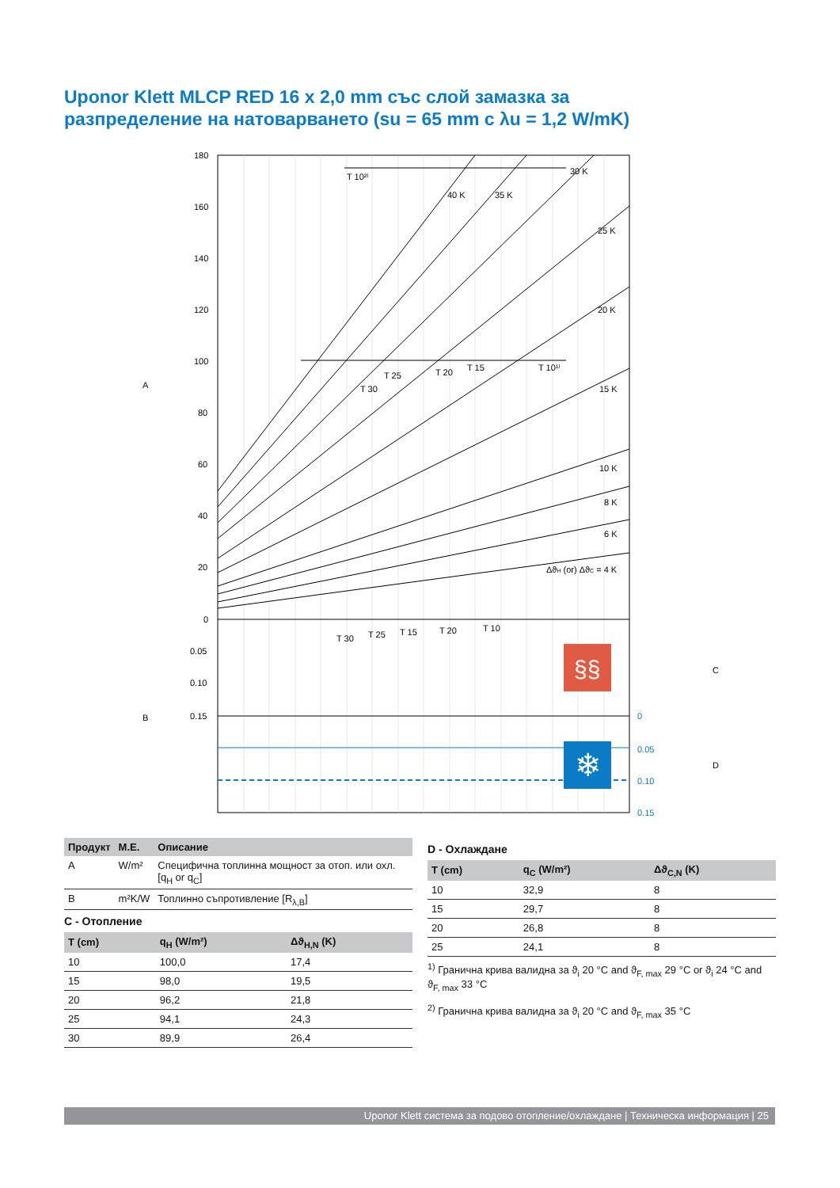Uponor Klett MLCP RED 16 x 2,0 mm със слой замазка за разпределение на натоварването (su = 65 mm с λu = 1,2 W/mK)
180
160
140
120
100
80
60
40
20
0
0.05
0.10
0.15
T 10²⁾
T 10¹⁾
T 15
T 20
T 25
T 30
40 K
35 K
30 K
25 K
20 K
15 K
10 K
8 K
6 K
ΔϑH (or) ΔϑC = 4 K
T 30
T 25
T 15
T 20
T 10
A
B
C
D
0
0.05
0.10
0.15
§§
❄
| Продукт | M.E. | Описание |
| --- | --- | --- |
| A | W/m² | Специфична топлинна мощност за отоп. или охл.[q<sub>H</sub> or q<sub>C</sub>] |
| B | m²K/W | Топлинно съпротивление [R<sub>λ,B</sub>] |
C - Отопление
| T (cm) | q<sub>H</sub> (W/m²) | Δϑ<sub>H,N</sub> (K) |
| --- | --- | --- |
| 10 | 100,0 | 17,4 |
| 15 | 98,0 | 19,5 |
| 20 | 96,2 | 21,8 |
| 25 | 94,1 | 24,3 |
| 30 | 89,9 | 26,4 |
D - Охлаждане
| T (cm) | q<sub>C</sub> (W/m²) | Δϑ<sub>C,N</sub> (K) |
| --- | --- | --- |
| 10 | 32,9 | 8 |
| 15 | 29,7 | 8 |
| 20 | 26,8 | 8 |
| 25 | 24,1 | 8 |
<sup>1)</sup> Гранична крива валидна за ϑ<sub>i</sub> 20 °C and ϑ<sub>F, max</sub> 29 °C or ϑ<sub>i</sub> 24 °C and ϑ<sub>F, max</sub> 33 °C
<sup>2)</sup> Гранична крива валидна за ϑ<sub>i</sub> 20 °C and ϑ<sub>F, max</sub> 35 °C
Uponor Klett система за подово отопление/охлаждане | Техническа информация | 25